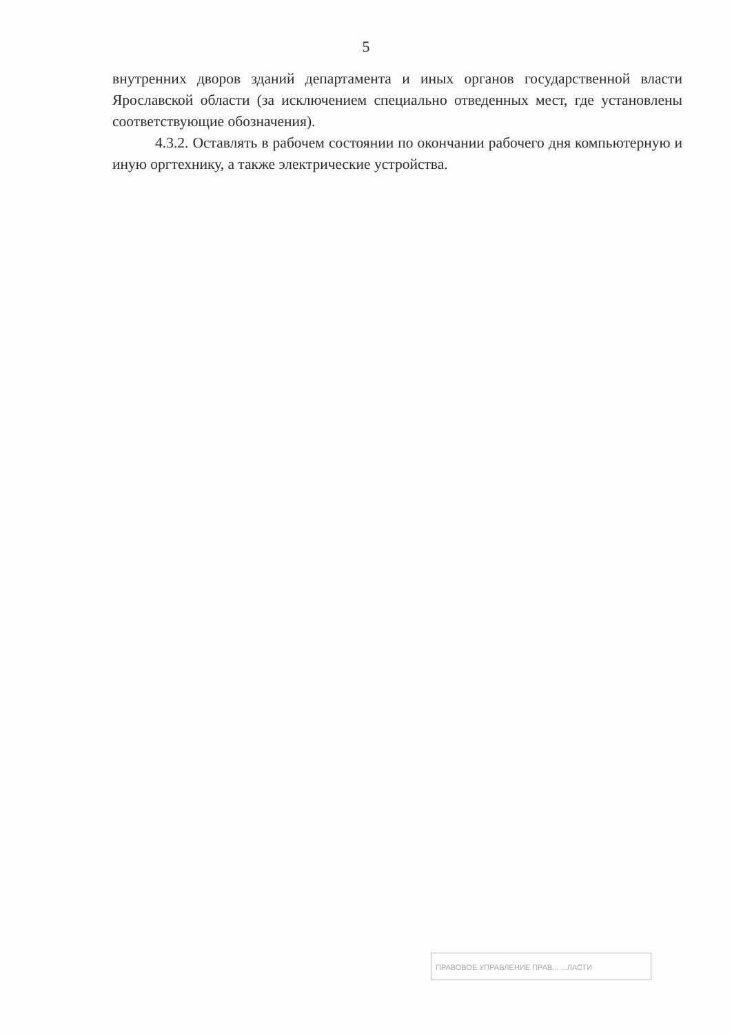5
внутренних дворов зданий департамента и иных органов государственной власти Ярославской области (за исключением специально отведенных мест, где установлены соответствующие обозначения).
4.3.2. Оставлять в рабочем состоянии по окончании рабочего дня компьютерную и иную оргтехнику, а также электрические устройства.
ПРАВОВОЕ УПРАВЛЕНИЕ ПРАВ... ...ЛАСТИ